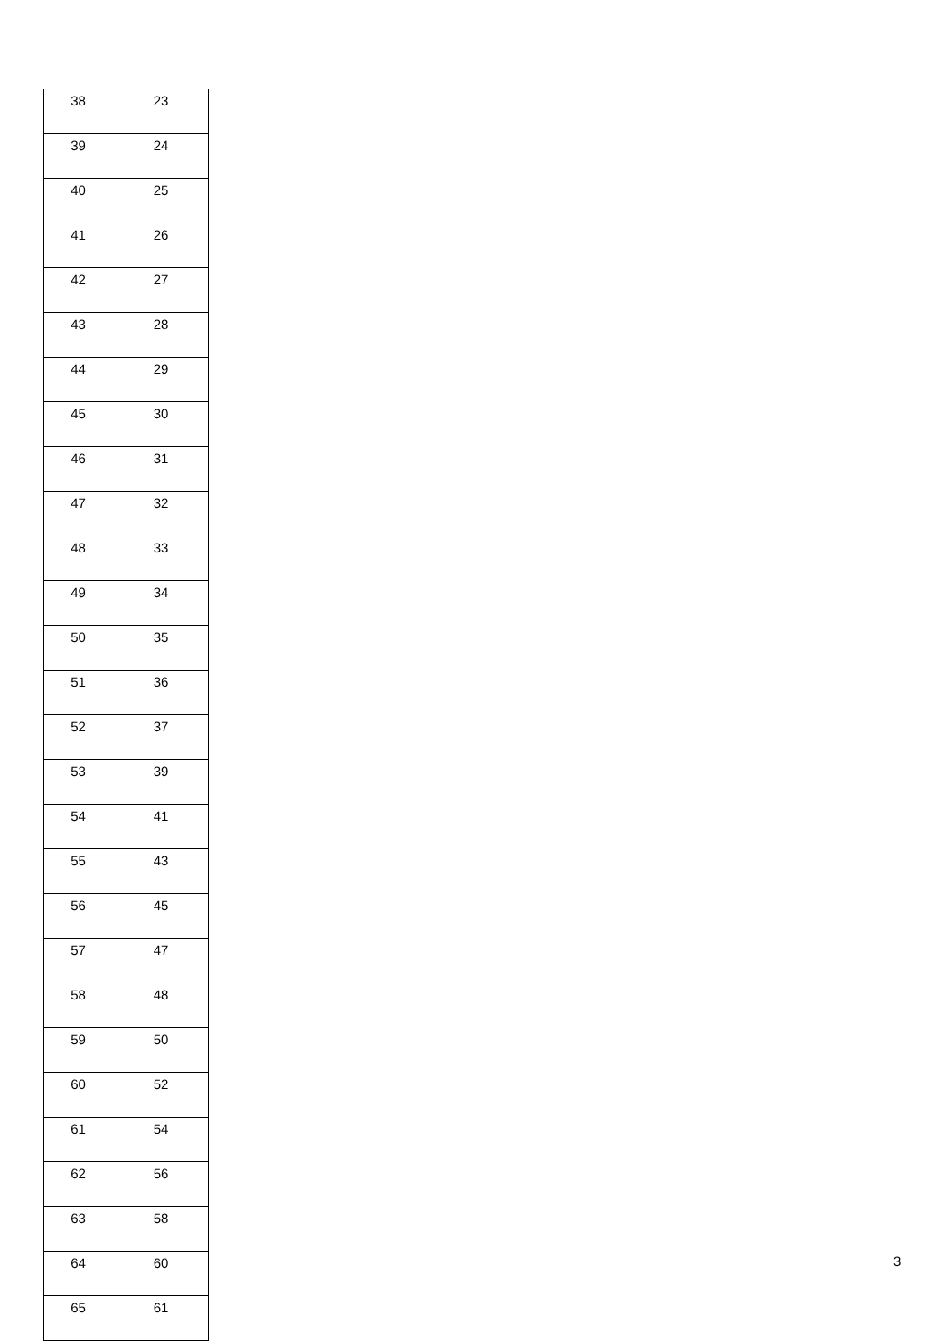| 38 | 23 |
| 39 | 24 |
| 40 | 25 |
| 41 | 26 |
| 42 | 27 |
| 43 | 28 |
| 44 | 29 |
| 45 | 30 |
| 46 | 31 |
| 47 | 32 |
| 48 | 33 |
| 49 | 34 |
| 50 | 35 |
| 51 | 36 |
| 52 | 37 |
| 53 | 39 |
| 54 | 41 |
| 55 | 43 |
| 56 | 45 |
| 57 | 47 |
| 58 | 48 |
| 59 | 50 |
| 60 | 52 |
| 61 | 54 |
| 62 | 56 |
| 63 | 58 |
| 64 | 60 |
| 65 | 61 |
3